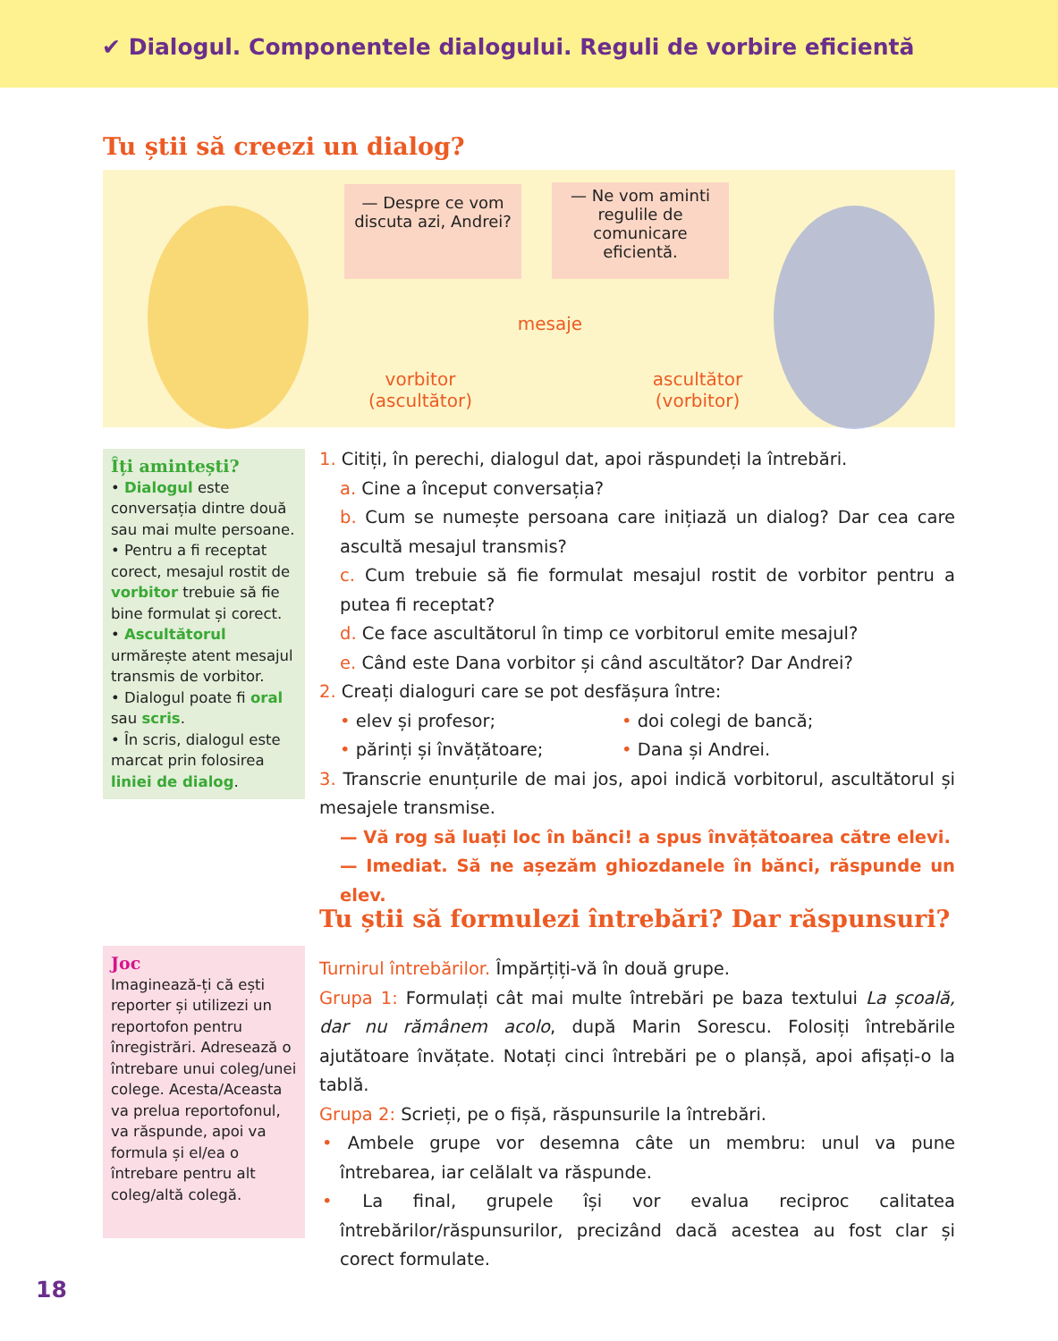✔ Dialogul. Componentele dialogului. Reguli de vorbire eficientă
Tu știi să creezi un dialog?
— Despre ce vom discuta azi, Andrei?
— Ne vom aminti regulile de comunicare eficientă.
mesaje
vorbitor (ascultător)
ascultător (vorbitor)
Îți amintești?
• Dialogul este conversația dintre două sau mai multe persoane.
• Pentru a fi receptat corect, mesajul rostit de vorbitor trebuie să fie bine formulat și corect.
• Ascultătorul urmărește atent mesajul transmis de vorbitor.
• Dialogul poate fi oral sau scris.
• În scris, dialogul este marcat prin folosirea liniei de dialog.
1. Citiți, în perechi, dialogul dat, apoi răspundeți la întrebări.
a. Cine a început conversația?
b. Cum se numește persoana care inițiază un dialog? Dar cea care ascultă mesajul transmis?
c. Cum trebuie să fie formulat mesajul rostit de vorbitor pentru a putea fi receptat?
d. Ce face ascultătorul în timp ce vorbitorul emite mesajul?
e. Când este Dana vorbitor și când ascultător? Dar Andrei?
2. Creați dialoguri care se pot desfășura între:
• elev și profesor; • doi colegi de bancă; • părinți și învățătoare; • Dana și Andrei.
3. Transcrie enunțurile de mai jos, apoi indică vorbitorul, ascultătorul și mesajele transmise.
— Vă rog să luați loc în bănci! a spus învățătoarea către elevi.
— Imediat. Să ne așezăm ghiozdanele în bănci, răspunde un elev.
Tu știi să formulezi întrebări? Dar răspunsuri?
Joc
Imaginează-ți că ești reporter și utilizezi un reportofon pentru înregistrări. Adresează o întrebare unui coleg/unei colege. Acesta/Aceasta va prelua reportofonul, va răspunde, apoi va formula și el/ea o întrebare pentru alt coleg/altă colegă.
Turnirul întrebărilor. Împărțiți-vă în două grupe.
Grupa 1: Formulați cât mai multe întrebări pe baza textului La școală, dar nu rămânem acolo, după Marin Sorescu. Folosiți întrebările ajutătoare învățate. Notați cinci întrebări pe o planșă, apoi afișați-o la tablă.
Grupa 2: Scrieți, pe o fișă, răspunsurile la întrebări.
• Ambele grupe vor desemna câte un membru: unul va pune întrebarea, iar celălalt va răspunde.
• La final, grupele își vor evalua reciproc calitatea întrebărilor/răspunsurilor, precizând dacă acestea au fost clar și corect formulate.
18